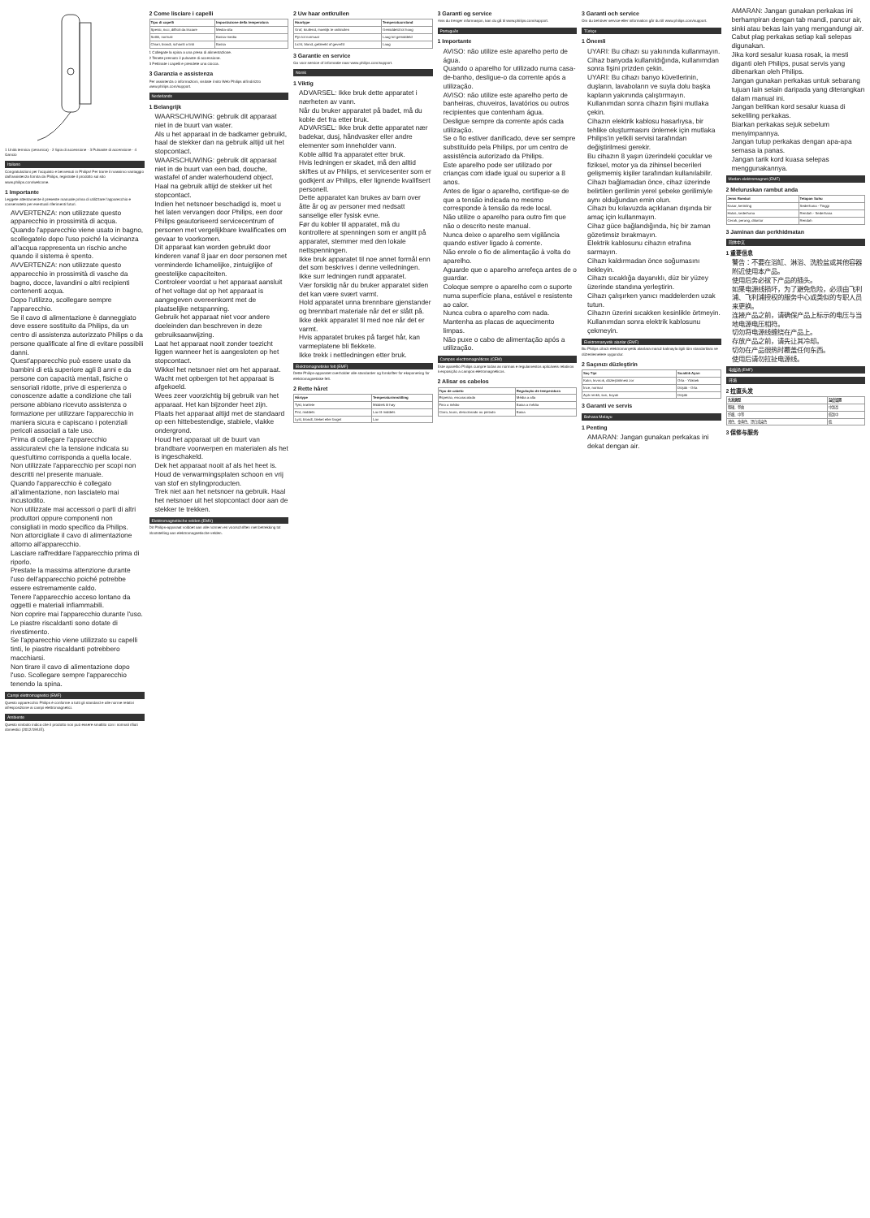1 Unità termica (ceramica) · 2 Spia di accensione · 3 Pulsante di accensione · 4 Gancio
Italiano
Congratulazioni per l'acquisto e benvenuti in Philips! Per trarre il massimo vantaggio dall'assistenza fornita da Philips, registrate il prodotto sul sito www.philips.com/welcome.
1 Importante
Leggete attentamente il presente manuale prima di utilizzare l'apparecchio e conservatelo per eventuali riferimenti futuri.
AVVERTENZA: non utilizzate questo apparecchio in prossimità di acqua.
Quando l'apparecchio viene usato in bagno, scollegatelo dopo l'uso poiché la vicinanza all'acqua rappresenta un rischio anche quando il sistema è spento.
AVVERTENZA: non utilizzate questo apparecchio in prossimità di vasche da bagno, docce, lavandini o altri recipienti contenenti acqua.
Dopo l'utilizzo, scollegare sempre l'apparecchio.
Se il cavo di alimentazione è danneggiato deve essere sostituito da Philips, da un centro di assistenza autorizzato Philips o da persone qualificate al fine di evitare possibili danni.
Quest'apparecchio può essere usato da bambini di età superiore agli 8 anni e da persone con capacità mentali, fisiche o sensoriali ridotte, prive di esperienza o conoscenze adatte a condizione che tali persone abbiano ricevuto assistenza o formazione per utilizzare l'apparecchio in maniera sicura e capiscano i potenziali pericoli associati a tale uso.
Prima di collegare l'apparecchio assicuratevi che la tensione indicata su quest'ultimo corrisponda a quella locale.
Non utilizzate l'apparecchio per scopi non descritti nel presente manuale.
Quando l'apparecchio è collegato all'alimentazione, non lasciatelo mai incustodito.
Non utilizzate mai accessori o parti di altri produttori oppure componenti non consigliati in modo specifico da Philips.
Non attorcigliate il cavo di alimentazione attorno all'apparecchio.
Lasciare raffreddare l'apparecchio prima di riporlo.
Prestate la massima attenzione durante l'uso dell'apparecchio poiché potrebbe essere estremamente caldo.
Tenere l'apparecchio acceso lontano da oggetti e materiali infiammabili.
Non coprire mai l'apparecchio durante l'uso.
Le piastre riscaldanti sono dotate di rivestimento.
Se l'apparecchio viene utilizzato su capelli tinti, le piastre riscaldanti potrebbero macchiarsi.
Non tirare il cavo di alimentazione dopo l'uso. Scollegare sempre l'apparecchio tenendo la spina.
Campi elettromagnetici (EMF)
Questo apparecchio Philips è conforme a tutti gli standard e alle norme relativi all'esposizione ai campi elettromagnetici.
Ambiente
Questo simbolo indica che il prodotto non può essere smaltito con i normali rifiuti domestici (2012/19/UE).
2 Come lisciare i capelli
| Tipo di capelli | Impostazione della temperatura |
| --- | --- |
| Spessi, ricci, difficili da lisciare | Media-alta |
| Sottili, normali | Bassa-media |
| Chiari, biondi, schiariti o tinti | Bassa |
1 Collegate la spina a una presa di alimentazione.
2 Tenete premuto il pulsante di accensione.
3 Pettinate i capelli e prendete una ciocca.
3 Garanzia e assistenza
Per assistenza o informazioni, visitate il sito Web Philips all'indirizzo www.philips.com/support.
Nederlands
1 Belangrijk
WAARSCHUWING: gebruik dit apparaat niet in de buurt van water.
Als u het apparaat in de badkamer gebruikt, haal de stekker dan na gebruik altijd uit het stopcontact.
WAARSCHUWING: gebruik dit apparaat niet in de buurt van een bad, douche, wastafel of ander waterhoudend object.
Haal na gebruik altijd de stekker uit het stopcontact.
Indien het netsnoer beschadigd is, moet u het laten vervangen door Philips, een door Philips geautoriseerd servicecentrum of personen met vergelijkbare kwalificaties om gevaar te voorkomen.
Dit apparaat kan worden gebruikt door kinderen vanaf 8 jaar en door personen met verminderde lichamelijke, zintuiglijke of geestelijke capaciteiten.
Controleer voordat u het apparaat aansluit of het voltage dat op het apparaat is aangegeven overeenkomt met de plaatselijke netspanning.
Gebruik het apparaat niet voor andere doeleinden dan beschreven in deze gebruiksaanwijzing.
Laat het apparaat nooit zonder toezicht liggen wanneer het is aangesloten op het stopcontact.
Wikkel het netsnoer niet om het apparaat.
Wacht met opbergen tot het apparaat is afgekoeld.
Wees zeer voorzichtig bij gebruik van het apparaat. Het kan bijzonder heet zijn.
Plaats het apparaat altijd met de standaard op een hittebestendige, stabiele, vlakke ondergrond.
Houd het apparaat uit de buurt van brandbare voorwerpen en materialen als het is ingeschakeld.
Dek het apparaat nooit af als het heet is.
Houd de verwarmingsplaten schoon en vrij van stof en stylingproducten.
Trek niet aan het netsnoer na gebruik. Haal het netsnoer uit het stopcontact door aan de stekker te trekken.
Elektromagnetische velden (EMV)
Dit Philips-apparaat voldoet aan alle normen en voorschriften met betrekking tot blootstelling aan elektromagnetische velden.
2 Uw haar ontkrullen
| Haartype | Temperatuurstand |
| --- | --- |
| Grof, krullend, moeilijk te ontkrullen | Gemiddeld tot hoog |
| Fijn tot normaal | Laag tot gemiddeld |
| Licht, blond, gebleekt of geverfd | Laag |
3 Garantie en service
Ga voor service of informatie naar www.philips.com/support.
Norsk
1 Viktig
ADVARSEL: Ikke bruk dette apparatet i nærheten av vann.
Når du bruker apparatet på badet, må du koble det fra etter bruk.
ADVARSEL: Ikke bruk dette apparatet nær badekar, dusj, håndvasker eller andre elementer som inneholder vann.
Koble alltid fra apparatet etter bruk.
Hvis ledningen er skadet, må den alltid skiftes ut av Philips, et servicesenter som er godkjent av Philips, eller lignende kvalifisert personell.
Dette apparatet kan brukes av barn over åtte år og av personer med nedsatt sanselige eller fysisk evne.
Før du kobler til apparatet, må du kontrollere at spenningen som er angitt på apparatet, stemmer med den lokale nettspenningen.
Ikke bruk apparatet til noe annet formål enn det som beskrives i denne veiledningen.
Ikke surr ledningen rundt apparatet.
Vær forsiktig når du bruker apparatet siden det kan være svært varmt.
Hold apparatet unna brennbare gjenstander og brennbart materiale når det er slått på.
Ikke dekk apparatet til med noe når det er varmt.
Hvis apparatet brukes på farget hår, kan varmeplatene bli flekkete.
Ikke trekk i nettledningen etter bruk.
Elektromagnetiske felt (EMF)
Dette Philips-apparatet overholder alle standarder og forskrifter for eksponering for elektromagnetiske felt.
2 Rette håret
| Hårtype | Temperaturinnstilling |
| --- | --- |
| Tykt, krøllete | Middels til høy |
| Fint, middels | Lav til middels |
| Lyst, blondt, bleket eller farget | Lav |
3 Garanti og service
Hvis du trenger informasjon, kan du gå til www.philips.com/support.
Português
1 Importante
AVISO: não utilize este aparelho perto de água.
Quando o aparelho for utilizado numa casa-de-banho, desligue-o da corrente após a utilização.
AVISO: não utilize este aparelho perto de banheiras, chuveiros, lavatórios ou outros recipientes que contenham água.
Desligue sempre da corrente após cada utilização.
Se o fio estiver danificado, deve ser sempre substituído pela Philips, por um centro de assistência autorizado da Philips.
Este aparelho pode ser utilizado por crianças com idade igual ou superior a 8 anos.
Antes de ligar o aparelho, certifique-se de que a tensão indicada no mesmo corresponde à tensão da rede local.
Não utilize o aparelho para outro fim que não o descrito neste manual.
Nunca deixe o aparelho sem vigilância quando estiver ligado à corrente.
Não enrole o fio de alimentação à volta do aparelho.
Aguarde que o aparelho arrefeça antes de o guardar.
Coloque sempre o aparelho com o suporte numa superfície plana, estável e resistente ao calor.
Nunca cubra o aparelho com nada.
Mantenha as placas de aquecimento limpas.
Não puxe o cabo de alimentação após a utilização.
Campos electromagnéticos (CEM)
Este aparelho Philips cumpre todas as normas e regulamentos aplicáveis relativos à exposição a campos eletromagnéticos.
2 Alisar os cabelos
| Tipo de cabelo | Regulação de temperatura |
| --- | --- |
| Espesso, encaracolado | Média a alta |
| Fino a médio | Baixa a média |
| Claro, louro, descolorado ou pintado | Baixa |
3 Garanti och service
Om du behöver service eller information går du till www.philips.com/support.
Türkçe
1 Önemli
UYARI: Bu cihazı su yakınında kullanmayın.
Cihaz banyoda kullanıldığında, kullanımdan sonra fişini prizden çekin.
UYARI: Bu cihazı banyo küvetlerinin, duşların, lavaboların ve suyla dolu başka kapların yakınında çalıştırmayın.
Kullanımdan sonra cihazın fişini mutlaka çekin.
Cihazın elektrik kablosu hasarlıysa, bir tehlike oluşturmasını önlemek için mutlaka Philips'in yetkili servisi tarafından değiştirilmesi gerekir.
Bu cihazın 8 yaşın üzerindeki çocuklar ve fiziksel, motor ya da zihinsel becerileri gelişmemiş kişiler tarafından kullanılabilir.
Cihazı bağlamadan önce, cihaz üzerinde belirtilen gerilimin yerel şebeke gerilimiyle aynı olduğundan emin olun.
Cihazı bu kılavuzda açıklanan dışında bir amaç için kullanmayın.
Cihaz güce bağlandığında, hiç bir zaman gözetimsiz bırakmayın.
Elektrik kablosunu cihazın etrafına sarmayın.
Cihazı kaldırmadan önce soğumasını bekleyin.
Cihazı sıcaklığa dayanıklı, düz bir yüzey üzerinde standına yerleştirin.
Cihazı çalışırken yanıcı maddelerden uzak tutun.
Cihazın üzerini sıcakken kesinlikle örtmeyin.
Kullanımdan sonra elektrik kablosunu çekmeyin.
Elektromanyetik alanlar (EMF)
Bu Philips cihazı elektromanyetik alanlara maruz kalmayla ilgili tüm standartlara ve düzenlemelere uygundur.
2 Saçınızı düzleştirin
| Saç Tipi | Sıcaklık Ayarı |
| --- | --- |
| Kalın, kıvırcık, düzleştirilmesi zor | Orta - Yüksek |
| İnce, normal | Düşük - Orta |
| Açık renkli, sarı, boyalı | Düşük |
3 Garanti ve servis
Bahasa Melayu
1 Penting
AMARAN: Jangan gunakan perkakas ini dekat dengan air.
AMARAN: Jangan gunakan perkakas ini berhampiran dengan tab mandi, pancur air, sinki atau bekas lain yang mengandungi air.
Cabut plag perkakas setiap kali selepas digunakan.
Jika kord sesalur kuasa rosak, ia mesti diganti oleh Philips, pusat servis yang dibenarkan oleh Philips.
Jangan gunakan perkakas untuk sebarang tujuan lain selain daripada yang diterangkan dalam manual ini.
Jangan belitkan kord sesalur kuasa di sekeliling perkakas.
Biarkan perkakas sejuk sebelum menyimpannya.
Jangan tutup perkakas dengan apa-apa semasa ia panas.
Jangan tarik kord kuasa selepas menggunakannya.
Medan elektromagnet (EMF)
2 Meluruskan rambut anda
| Jenis Rambut | Tetapan Suhu |
| --- | --- |
| Kasar, kerinting | Sederhana - Tinggi |
| Halus, sederhana | Rendah - Sederhana |
| Cerah, perang, diluntur | Rendah |
3 Jaminan dan perkhidmatan
简体中文
1 重要信息
警告：不要在浴缸、淋浴、洗脸盆或其他容器附近使用本产品。
使用后务必拔下产品的插头。
如果电源线损坏，为了避免危险，必须由飞利浦、飞利浦授权的服务中心或类似的专职人员来更换。
连接产品之前，请确保产品上标示的电压与当地电源电压相符。
切勿将电源线缠绕在产品上。
存放产品之前，请先让其冷却。
切勿在产品很热时覆盖任何东西。
使用后请勿拉扯电源线。
电磁场 (EMF)
环境
2 拉直头发
| 头发类型 | 温度设置 |
| --- | --- |
| 粗硬、卷曲 | 中到高 |
| 纤细、中等 | 低到中 |
| 浅色、金黄色、漂白或染色 | 低 |
3 保修与服务